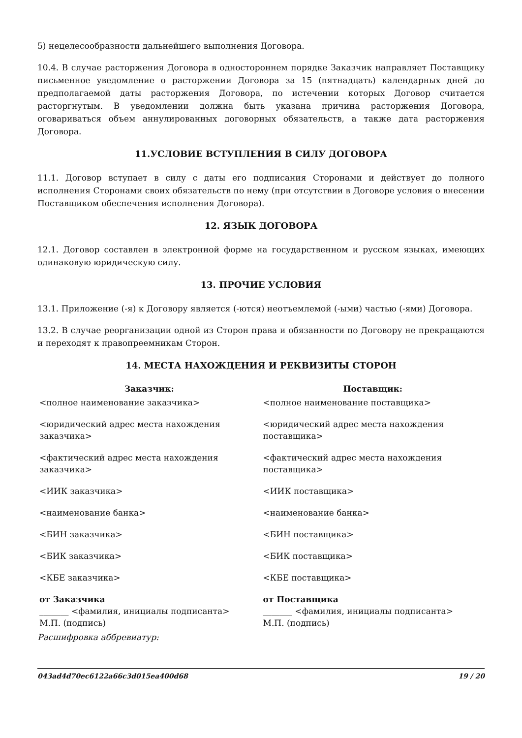5) нецелесообразности дальнейшего выполнения Договора.
10.4. В случае расторжения Договора в одностороннем порядке Заказчик направляет Поставщику письменное уведомление о расторжении Договора за 15 (пятнадцать) календарных дней до предполагаемой даты расторжения Договора, по истечении которых Договор считается расторгнутым. В уведомлении должна быть указана причина расторжения Договора, оговариваться объем аннулированных договорных обязательств, а также дата расторжения Договора.
11.УСЛОВИЕ ВСТУПЛЕНИЯ В СИЛУ ДОГОВОРА
11.1. Договор вступает в силу с даты его подписания Сторонами и действует до полного исполнения Сторонами своих обязательств по нему (при отсутствии в Договоре условия о внесении Поставщиком обеспечения исполнения Договора).
12. ЯЗЫК ДОГОВОРА
12.1. Договор составлен в электронной форме на государственном и русском языках, имеющих одинаковую юридическую силу.
13. ПРОЧИЕ УСЛОВИЯ
13.1. Приложение (-я) к Договору является (-ются) неотъемлемой (-ыми) частью (-ями) Договора.
13.2. В случае реорганизации одной из Сторон права и обязанности по Договору не прекращаются и переходят к правопреемникам Сторон.
14. МЕСТА НАХОЖДЕНИЯ И РЕКВИЗИТЫ СТОРОН
| Заказчик: | Поставщик: |
| --- | --- |
| <полное наименование заказчика> | <полное наименование поставщика> |
| <юридический адрес места нахождения заказчика> | <юридический адрес места нахождения поставщика> |
| <фактический адрес места нахождения заказчика> | <фактический адрес места нахождения поставщика> |
| <ИИК заказчика> | <ИИК поставщика> |
| <наименование банка> | <наименование банка> |
| <БИН заказчика> | <БИН поставщика> |
| <БИК заказчика> | <БИК поставщика> |
| <КБЕ заказчика> | <КБЕ поставщика> |
| от Заказчика _______ <фамилия, инициалы подписанта> М.П. (подпись) | от Поставщика _______ <фамилия, инициалы подписанта> М.П. (подпись) |
Расшифровка аббревиатур:
043ad4d70ec6122a66c3d015ea400d68 19 / 20